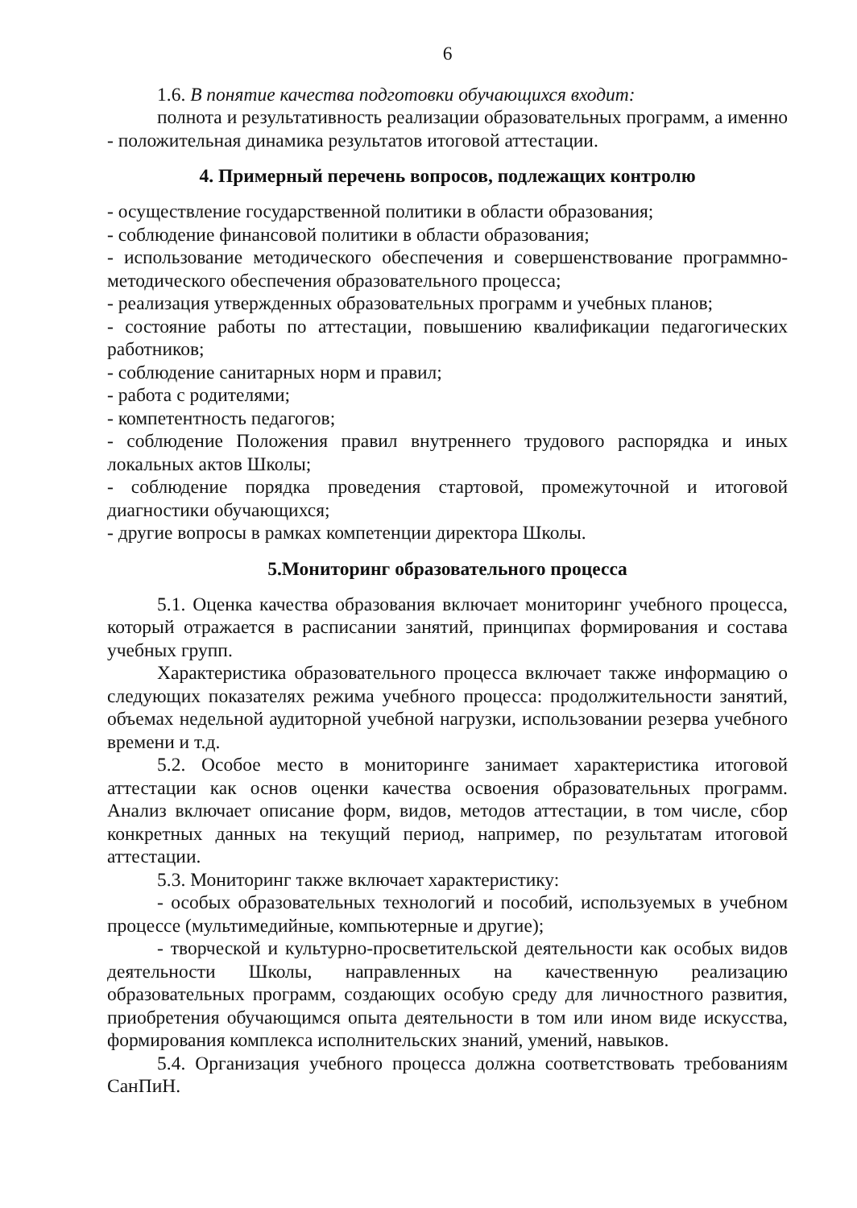6
1.6. В понятие качества подготовки обучающихся входит:
полнота и результативность реализации образовательных программ, а именно - положительная динамика результатов итоговой аттестации.
4. Примерный перечень вопросов, подлежащих контролю
- осуществление государственной политики в области образования;
- соблюдение финансовой политики в области образования;
- использование методического обеспечения и совершенствование программно-методического обеспечения образовательного процесса;
- реализация утвержденных образовательных программ и учебных планов;
- состояние работы по аттестации, повышению квалификации педагогических работников;
- соблюдение санитарных норм и правил;
- работа с родителями;
- компетентность педагогов;
- соблюдение Положения правил внутреннего трудового распорядка и иных локальных актов Школы;
- соблюдение порядка проведения стартовой, промежуточной и итоговой диагностики обучающихся;
- другие вопросы в рамках компетенции директора Школы.
5.Мониторинг образовательного процесса
5.1. Оценка качества образования включает мониторинг учебного процесса, который отражается в расписании занятий, принципах формирования и состава учебных групп.
Характеристика образовательного процесса включает также информацию о следующих показателях режима учебного процесса: продолжительности занятий, объемах недельной аудиторной учебной нагрузки, использовании резерва учебного времени и т.д.
5.2. Особое место в мониторинге занимает характеристика итоговой аттестации как основ оценки качества освоения образовательных программ. Анализ включает описание форм, видов, методов аттестации, в том числе, сбор конкретных данных на текущий период, например, по результатам итоговой аттестации.
5.3. Мониторинг также включает характеристику:
- особых образовательных технологий и пособий, используемых в учебном процессе (мультимедийные, компьютерные и другие);
- творческой и культурно-просветительской деятельности как особых видов деятельности Школы, направленных на качественную реализацию образовательных программ, создающих особую среду для личностного развития, приобретения обучающимся опыта деятельности в том или ином виде искусства, формирования комплекса исполнительских знаний, умений, навыков.
5.4. Организация учебного процесса должна соответствовать требованиям СанПиН.